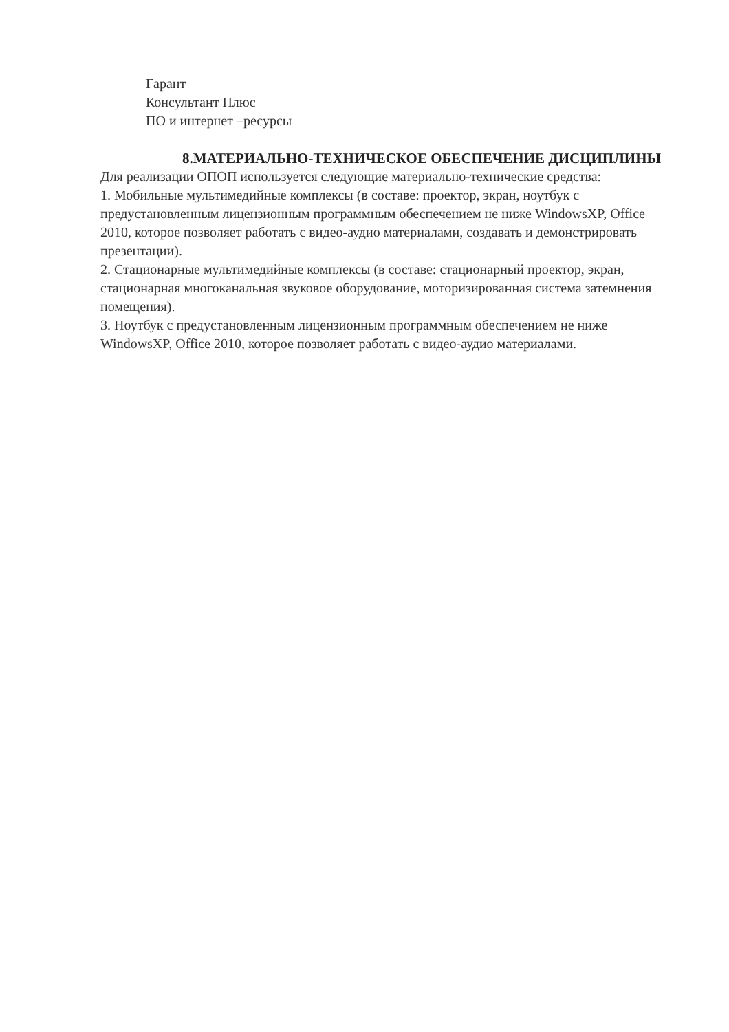Гарант
Консультант Плюс
ПО и интернет –ресурсы
8.МАТЕРИАЛЬНО-ТЕХНИЧЕСКОЕ ОБЕСПЕЧЕНИЕ ДИСЦИПЛИНЫ
Для реализации ОПОП используется следующие материально-технические средства:
1. Мобильные мультимедийные комплексы (в составе: проектор, экран, ноутбук с предустановленным лицензионным программным обеспечением не ниже WindowsXP, Office 2010, которое позволяет работать с видео-аудио материалами, создавать и демонстрировать презентации).
2. Стационарные мультимедийные комплексы (в составе: стационарный проектор, экран, стационарная многоканальная звуковое оборудование, моторизированная система затемнения помещения).
3. Ноутбук с предустановленным лицензионным программным обеспечением не ниже WindowsXP, Office 2010, которое позволяет работать с видео-аудио материалами.